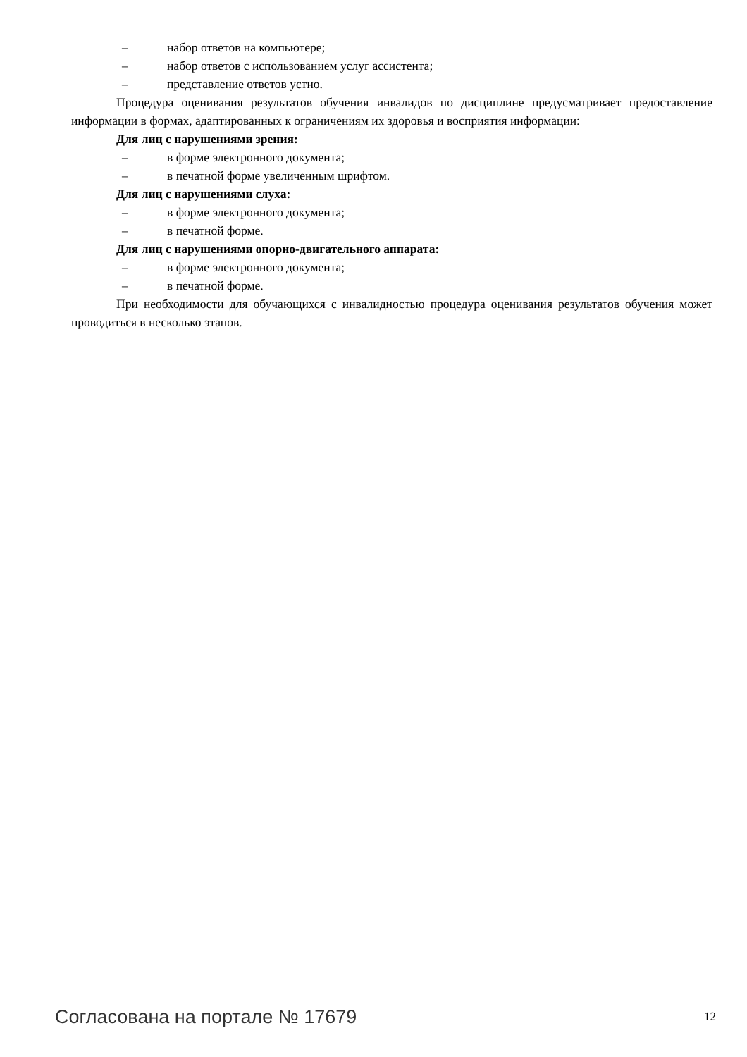– набор ответов на компьютере;
– набор ответов с использованием услуг ассистента;
– представление ответов устно.
Процедура оценивания результатов обучения инвалидов по дисциплине предусматривает предоставление информации в формах, адаптированных к ограничениям их здоровья и восприятия информации:
Для лиц с нарушениями зрения:
– в форме электронного документа;
– в печатной форме увеличенным шрифтом.
Для лиц с нарушениями слуха:
– в форме электронного документа;
– в печатной форме.
Для лиц с нарушениями опорно-двигательного аппарата:
– в форме электронного документа;
– в печатной форме.
При необходимости для обучающихся с инвалидностью процедура оценивания результатов обучения может проводиться в несколько этапов.
Согласована на портале № 17679 12